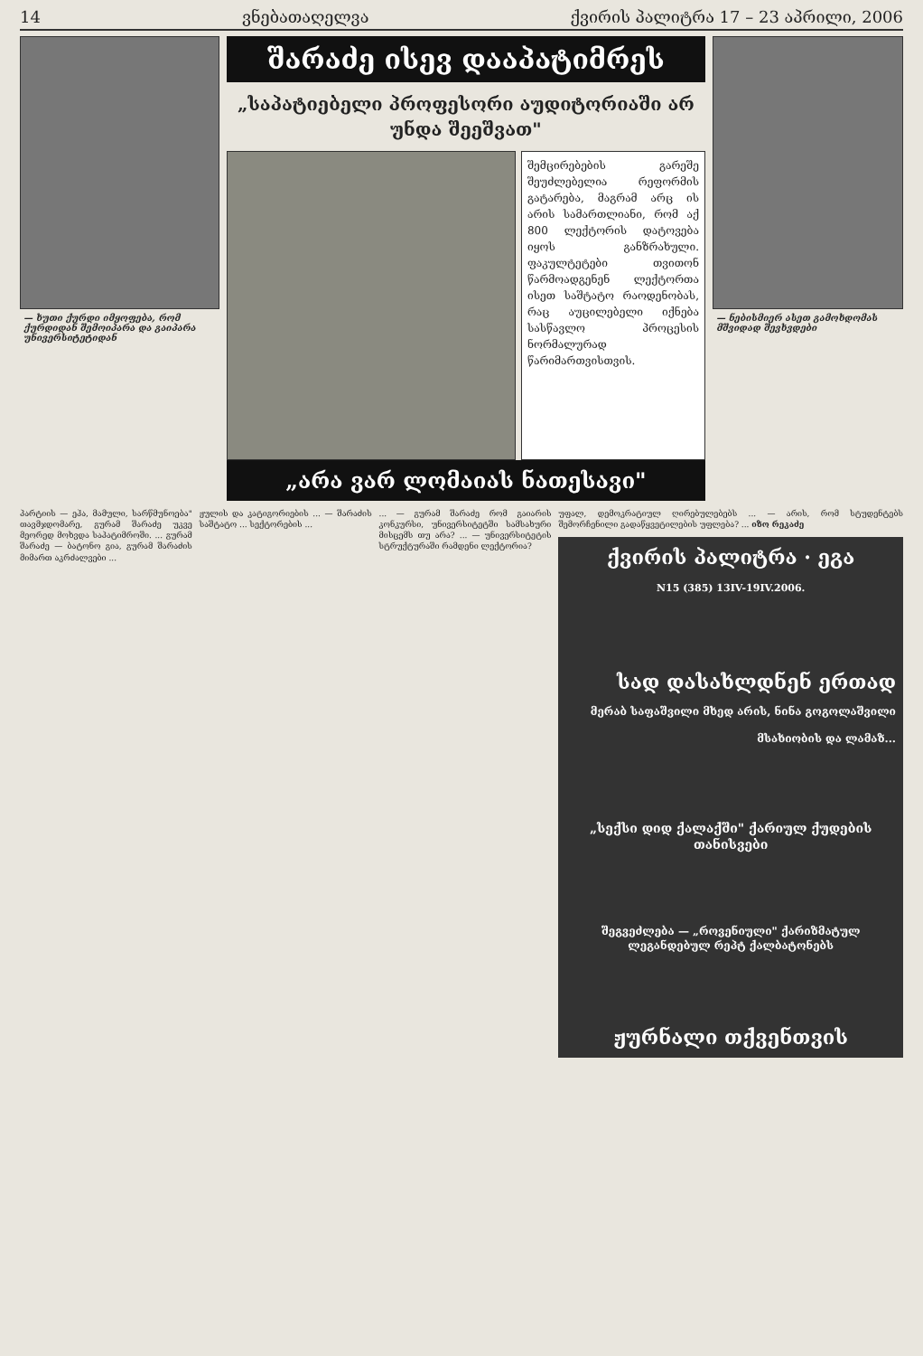14 ვნებათაღელვა ქვირის პალიტრა 17 – 23 აპრილი, 2006
— ხუთი ქურდი იმყოფება, რომ ქურდიდან შემოიპარა და გაიპარა უნივერსიტეტიდან
შარაძე ისევ დააპატიმრეს
„საპატიებელი პროფესორი აუდიტორიაში არ უნდა შეეშვათ"
შემცირებების გარეშე შეუძლებელია რეფორმის გატარება, მაგრამ არც ის არის სამართლიანი, რომ აქ 800 ლექტორის დატოვება იყოს განზრახული. ფაკულტეტები თვითონ წარმოადგენენ ლექტორთა ისეთ საშტატო რაოდენობას, რაც აუცილებელი იქნება სასწავლო პროცესის ნორმალურად წარიმართვისთვის.
„არა ვარ ლომაიას ნათესავი"
— ნებისმიერ ასეთ გამოხდომას მშვიდად შევხვდები
პარტიის — ეჰა, მამული, სარწმუნოება" თავმჯდომარე, გურამ შარაძე უკვე მეორედ მოხვდა საპატიმროში. ... გურამ შარაძე — ბატონო გია, გურამ შარაძის მიმართ აკრძალვები ...
ჟულის და კატიგორიების ... — შარაძის საშტატო ... სექტორების ...
... — გურამ შარაძე რომ გაიარის კონკურსი, უნივერსიტეტში სამსახური მისცემს თუ არა? ... — უნივერსიტეტის სტრუქტურაში რამდენი ლექტორია?
უფალ, დემოკრატიულ ღირებულებებს ... — არის, რომ სტუდენტებს შემორჩენილი გადაწყვეტილების უფლება? ... იზო რეკაძე
ქვირის პალიტრა · ეგა
N15 (385) 13IV-19IV.2006.
სად დასახლდნენ ერთად
მერაბ საფაშვილი მხედ არის, ნინა გოგოლაშვილი მსახიობის და ლამაზ...
„სექსი დიდ ქალაქში" ქარიულ ქუდების თანისვები
შეგვეძლება — „როვენიული" ქარიზმატულ ლეგანდებულ რეპტ ქალბატონებს
ჟურნალი თქვენთვის